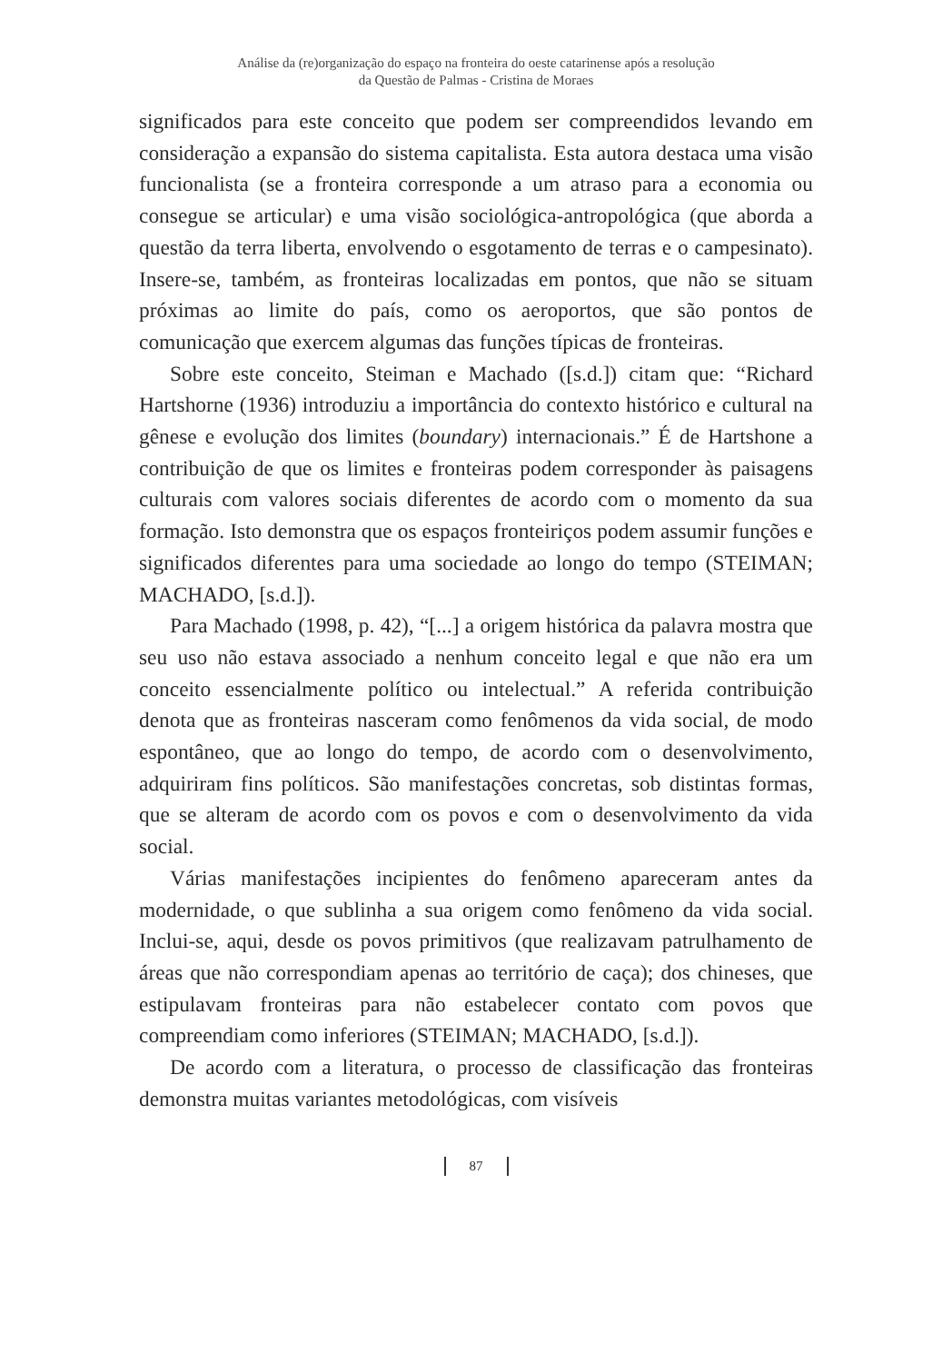Análise da (re)organização do espaço na fronteira do oeste catarinense após a resolução
da Questão de Palmas - Cristina de Moraes
significados para este conceito que podem ser compreendidos levando em consideração a expansão do sistema capitalista. Esta autora destaca uma visão funcionalista (se a fronteira corresponde a um atraso para a economia ou consegue se articular) e uma visão sociológica-antropológica (que aborda a questão da terra liberta, envolvendo o esgotamento de terras e o campesinato). Insere-se, também, as fronteiras localizadas em pontos, que não se situam próximas ao limite do país, como os aeroportos, que são pontos de comunicação que exercem algumas das funções típicas de fronteiras.
Sobre este conceito, Steiman e Machado ([s.d.]) citam que: “Richard Hartshorne (1936) introduziu a importância do contexto histórico e cultural na gênese e evolução dos limites (boundary) internacionais.” É de Hartshone a contribuição de que os limites e fronteiras podem corresponder às paisagens culturais com valores sociais diferentes de acordo com o momento da sua formação. Isto demonstra que os espaços fronteiriços podem assumir funções e significados diferentes para uma sociedade ao longo do tempo (STEIMAN; MACHADO, [s.d.]).
Para Machado (1998, p. 42), “[...] a origem histórica da palavra mostra que seu uso não estava associado a nenhum conceito legal e que não era um conceito essencialmente político ou intelectual.” A referida contribuição denota que as fronteiras nasceram como fenômenos da vida social, de modo espontâneo, que ao longo do tempo, de acordo com o desenvolvimento, adquiriram fins políticos. São manifestações concretas, sob distintas formas, que se alteram de acordo com os povos e com o desenvolvimento da vida social.
Várias manifestações incipientes do fenômeno apareceram antes da modernidade, o que sublinha a sua origem como fenômeno da vida social. Inclui-se, aqui, desde os povos primitivos (que realizavam patrulhamento de áreas que não correspondiam apenas ao território de caça); dos chineses, que estipulavam fronteiras para não estabelecer contato com povos que compreendiam como inferiores (STEIMAN; MACHADO, [s.d.]).
De acordo com a literatura, o processo de classificação das fronteiras demonstra muitas variantes metodológicas, com visíveis
87